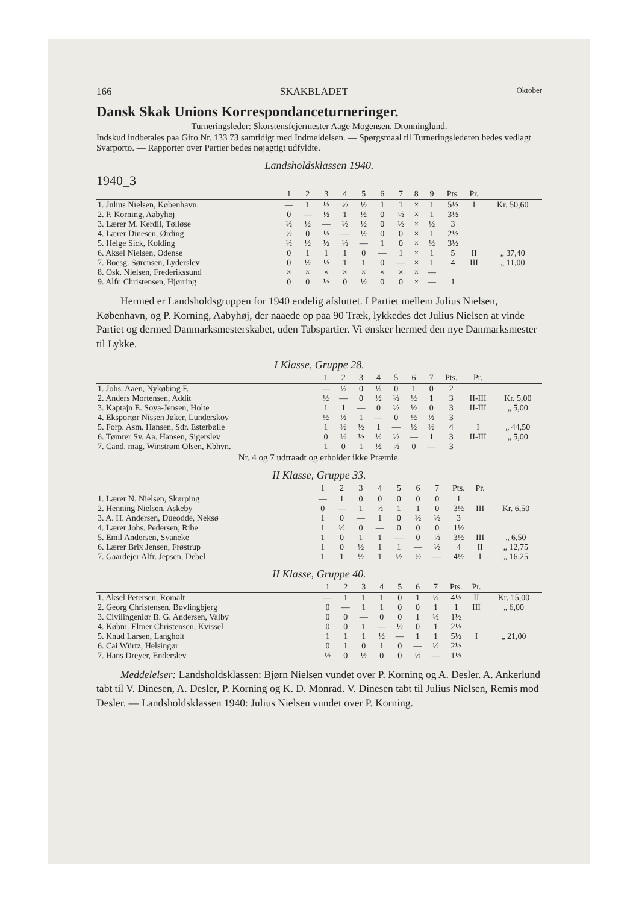166 SKAKBLADET Oktober
Dansk Skak Unions Korrespondanceturneringer.
Turneringsleder: Skorstensfejermester Aage Mogensen, Dronninglund.
Indskud indbetales paa Giro Nr. 133 73 samtidigt med Indmeldelsen. — Spørgsmaal til Turneringslederen bedes vedlagt Svarporto. — Rapporter over Partier bedes nøjagtigt udfyldte.
Landsholdsklassen 1940.
1940_3
| | 1 | 2 | 3 | 4 | 5 | 6 | 7 | 8 | 9 | Pts. | Pr. | |
| --- | --- | --- | --- | --- | --- | --- | --- | --- | --- | --- | --- | --- |
| 1. Julius Nielsen, København. | — | 1 | ½ | ½ | ½ | 1 | 1 | × | 1 | 5½ | I | Kr. 50,60 |
| 2. P. Korning, Aabyhøj | 0 | — | ½ | 1 | ½ | 0 | ½ | × | 1 | 3½ | | |
| 3. Lærer M. Kerdil, Tølløse | ½ | ½ | — | ½ | ½ | 0 | ½ | × | ½ | 3 | | |
| 4. Lærer Dinesen, Ørding | ½ | 0 | ½ | — | ½ | 0 | 0 | × | 1 | 2½ | | |
| 5. Helge Sick, Kolding | ½ | ½ | ½ | ½ | — | 1 | 0 | × | ½ | 3½ | | |
| 6. Aksel Nielsen, Odense | 0 | 1 | 1 | 1 | 0 | — | 1 | × | 1 | 5 | II | „ 37,40 |
| 7. Boesg. Sørensen, Lyderslev | 0 | ½ | ½ | 1 | 1 | 0 | — | × | 1 | 4 | III | „ 11,00 |
| 8. Osk. Nielsen, Frederikssund | × | × | × | × | × | × | × | × | — | | | |
| 9. Alfr. Christensen, Hjørring | 0 | 0 | ½ | 0 | ½ | 0 | 0 | × | — | 1 | | |
Hermed er Landsholdsgruppen for 1940 endelig afsluttet. I Partiet mellem Julius Nielsen, København, og P. Korning, Aabyhøj, der naaede op paa 90 Træk, lykkedes det Julius Nielsen at vinde Partiet og dermed Danmarksmesterskabet, uden Tabspartier. Vi ønsker hermed den nye Danmarksmester til Lykke.
I Klasse, Gruppe 28.
| | 1 | 2 | 3 | 4 | 5 | 6 | 7 | Pts. | Pr. | |
| --- | --- | --- | --- | --- | --- | --- | --- | --- | --- | --- |
| 1. Johs. Aaen, Nykøbing F. | — | ½ | 0 | ½ | 0 | 1 | 0 | 2 | | |
| 2. Anders Mortensen, Addit | ½ | — | 0 | ½ | ½ | ½ | 1 | 3 | II-III | Kr. 5,00 |
| 3. Kaptajn E. Soya-Jensen, Holte | 1 | 1 | — | 0 | ½ | ½ | 0 | 3 | II-III | „ 5,00 |
| 4. Eksportør Nissen Jøker, Lunderskov | ½ | ½ | 1 | — | 0 | ½ | ½ | 3 | | |
| 5. Forp. Asm. Hansen, Sdr. Esterbølle | 1 | ½ | ½ | 1 | — | ½ | ½ | 4 | I | „ 44,50 |
| 6. Tømrer Sv. Aa. Hansen, Sigerslev | 0 | ½ | ½ | ½ | ½ | — | 1 | 3 | II-III | „ 5,00 |
| 7. Cand. mag. Winstrøm Olsen, Kbhvn. | 1 | 0 | 1 | ½ | ½ | 0 | — | 3 | | |
Nr. 4 og 7 udtraadt og erholder ikke Præmie.
II Klasse, Gruppe 33.
| | 1 | 2 | 3 | 4 | 5 | 6 | 7 | Pts. | Pr. | |
| --- | --- | --- | --- | --- | --- | --- | --- | --- | --- | --- |
| 1. Lærer N. Nielsen, Skørping | — | 1 | 0 | 0 | 0 | 0 | 0 | 1 | | |
| 2. Henning Nielsen, Askeby | 0 | — | 1 | ½ | 1 | 1 | 0 | 3½ | III | Kr. 6,50 |
| 3. A. H. Andersen, Dueodde, Neksø | 1 | 0 | — | 1 | 0 | ½ | ½ | 3 | | |
| 4. Lærer Johs. Pedersen, Ribe | 1 | ½ | 0 | — | 0 | 0 | 0 | 1½ | | |
| 5. Emil Andersen, Svaneke | 1 | 0 | 1 | 1 | — | 0 | ½ | 3½ | III | „ 6,50 |
| 6. Lærer Brix Jensen, Frøstrup | 1 | 0 | ½ | 1 | 1 | — | ½ | 4 | II | „ 12,75 |
| 7. Gaardejer Alfr. Jepsen, Debel | 1 | 1 | ½ | 1 | ½ | ½ | — | 4½ | I | „ 16,25 |
II Klasse, Gruppe 40.
| | 1 | 2 | 3 | 4 | 5 | 6 | 7 | Pts. | Pr. | |
| --- | --- | --- | --- | --- | --- | --- | --- | --- | --- | --- |
| 1. Aksel Petersen, Romalt | — | 1 | 1 | 1 | 0 | 1 | ½ | 4½ | II | Kr. 15,00 |
| 2. Georg Christensen, Bøvlingbjerg | 0 | — | 1 | 1 | 0 | 0 | 1 | 1 | III | „ 6,00 |
| 3. Civilingeniør B. G. Andersen, Valby | 0 | 0 | — | 0 | 0 | 1 | ½ | 1½ | | |
| 4. Købm. Elmer Christensen, Kvissel | 0 | 0 | 1 | — | ½ | 0 | 1 | 2½ | | |
| 5. Knud Larsen, Langholt | 1 | 1 | 1 | ½ | — | 1 | 1 | 5½ | I | „ 21,00 |
| 6. Cai Würtz, Helsingør | 0 | 1 | 0 | 1 | 0 | — | ½ | 2½ | | |
| 7. Hans Dreyer, Enderslev | ½ | 0 | ½ | 0 | 0 | ½ | — | 1½ | | |
Meddelelser: Landsholdsklassen: Bjørn Nielsen vundet over P. Korning og A. Desler. A. Ankerlund tabt til V. Dinesen, A. Desler, P. Korning og K. D. Monrad. V. Dinesen tabt til Julius Nielsen, Remis mod Desler. — Landsholdsklassen 1940: Julius Nielsen vundet over P. Korning.